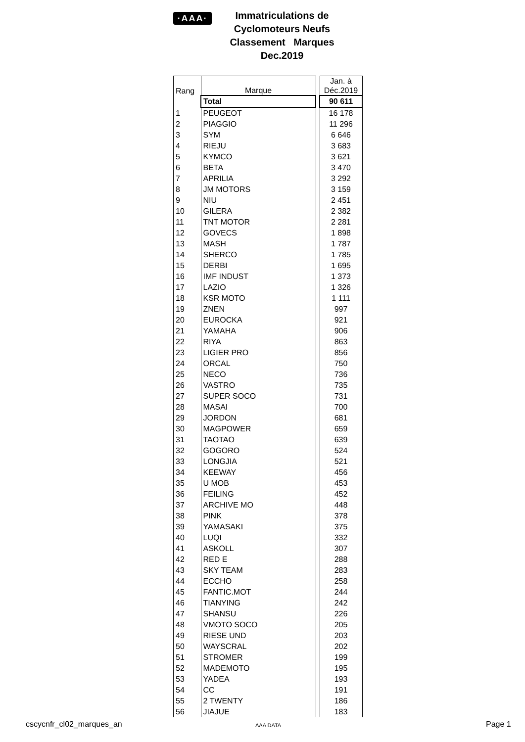·AAA·
Immatriculations de
Cyclomoteurs Neufs
Classement Marques
Dec.2019
| Rang | Marque | | Jan. à Déc.2019 |
| | Total | | 90 611 |
| 1 | PEUGEOT | | 16 178 |
| 2 | PIAGGIO | | 11 296 |
| 3 | SYM | | 6 646 |
| 4 | RIEJU | | 3 683 |
| 5 | KYMCO | | 3 621 |
| 6 | BETA | | 3 470 |
| 7 | APRILIA | | 3 292 |
| 8 | JM MOTORS | | 3 159 |
| 9 | NIU | | 2 451 |
| 10 | GILERA | | 2 382 |
| 11 | TNT MOTOR | | 2 281 |
| 12 | GOVECS | | 1 898 |
| 13 | MASH | | 1 787 |
| 14 | SHERCO | | 1 785 |
| 15 | DERBI | | 1 695 |
| 16 | IMF INDUST | | 1 373 |
| 17 | LAZIO | | 1 326 |
| 18 | KSR MOTO | | 1 111 |
| 19 | ZNEN | | 997 |
| 20 | EUROCKA | | 921 |
| 21 | YAMAHA | | 906 |
| 22 | RIYA | | 863 |
| 23 | LIGIER PRO | | 856 |
| 24 | ORCAL | | 750 |
| 25 | NECO | | 736 |
| 26 | VASTRO | | 735 |
| 27 | SUPER SOCO | | 731 |
| 28 | MASAI | | 700 |
| 29 | JORDON | | 681 |
| 30 | MAGPOWER | | 659 |
| 31 | TAOTAO | | 639 |
| 32 | GOGORO | | 524 |
| 33 | LONGJIA | | 521 |
| 34 | KEEWAY | | 456 |
| 35 | U MOB | | 453 |
| 36 | FEILING | | 452 |
| 37 | ARCHIVE MO | | 448 |
| 38 | PINK | | 378 |
| 39 | YAMASAKI | | 375 |
| 40 | LUQI | | 332 |
| 41 | ASKOLL | | 307 |
| 42 | RED E | | 288 |
| 43 | SKY TEAM | | 283 |
| 44 | ECCHO | | 258 |
| 45 | FANTIC.MOT | | 244 |
| 46 | TIANYING | | 242 |
| 47 | SHANSU | | 226 |
| 48 | VMOTO SOCO | | 205 |
| 49 | RIESE UND | | 203 |
| 50 | WAYSCRAL | | 202 |
| 51 | STROMER | | 199 |
| 52 | MADEMOTO | | 195 |
| 53 | YADEA | | 193 |
| 54 | CC | | 191 |
| 55 | 2 TWENTY | | 186 |
| 56 | JIAJUE | | 183 |
cscycnfr_cl02_marques_an AAA DATA Page 1